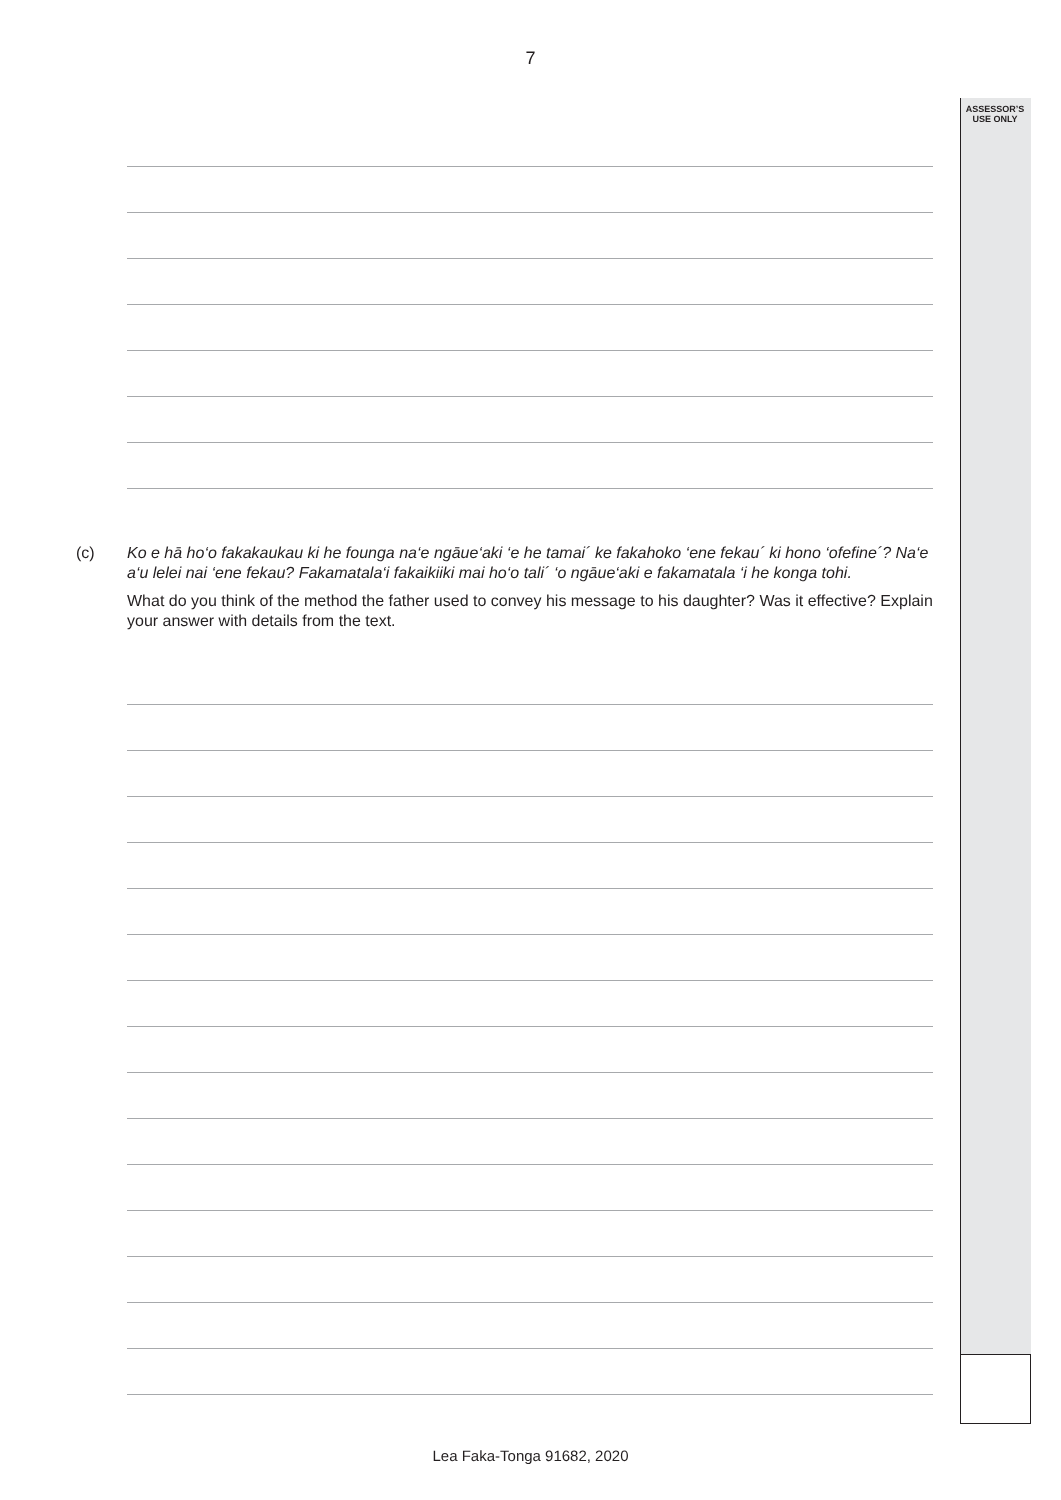7
ASSESSOR’S
USE ONLY
(c)
Ko e hā ho‘o fakakaukau ki he founga na‘e ngāue‘aki ‘e he tamai´ ke fakahoko ‘ene fekau´ ki hono ‘ofefine´? Na‘e a‘u lelei nai ‘ene fekau? Fakamatala‘i fakaikiiki mai ho‘o tali´ ‘o ngāue‘aki e fakamatala ‘i he konga tohi.
What do you think of the method the father used to convey his message to his daughter? Was it effective? Explain your answer with details from the text.
Lea Faka-Tonga 91682, 2020